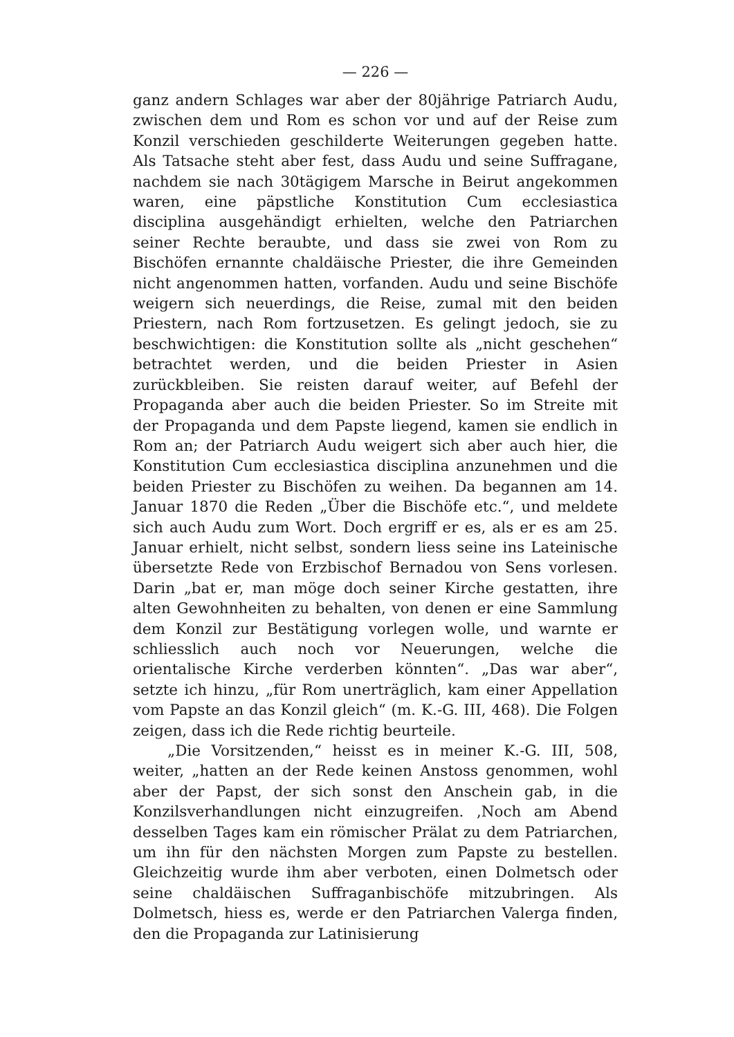— 226 —
ganz andern Schlages war aber der 80jährige Patriarch Audu, zwischen dem und Rom es schon vor und auf der Reise zum Konzil verschieden geschilderte Weiterungen gegeben hatte. Als Tatsache steht aber fest, dass Audu und seine Suffragane, nachdem sie nach 30tägigem Marsche in Beirut angekommen waren, eine päpstliche Konstitution Cum ecclesiastica disciplina ausgehändigt erhielten, welche den Patriarchen seiner Rechte beraubte, und dass sie zwei von Rom zu Bischöfen ernannte chaldäische Priester, die ihre Gemeinden nicht angenommen hatten, vorfanden. Audu und seine Bischöfe weigern sich neuerdings, die Reise, zumal mit den beiden Priestern, nach Rom fortzusetzen. Es gelingt jedoch, sie zu beschwichtigen: die Konstitution sollte als „nicht geschehen“ betrachtet werden, und die beiden Priester in Asien zurückbleiben. Sie reisten darauf weiter, auf Befehl der Propaganda aber auch die beiden Priester. So im Streite mit der Propaganda und dem Papste liegend, kamen sie endlich in Rom an; der Patriarch Audu weigert sich aber auch hier, die Konstitution Cum ecclesiastica disciplina anzunehmen und die beiden Priester zu Bischöfen zu weihen. Da begannen am 14. Januar 1870 die Reden „Über die Bischöfe etc.“, und meldete sich auch Audu zum Wort. Doch ergriff er es, als er es am 25. Januar erhielt, nicht selbst, sondern liess seine ins Lateinische übersetzte Rede von Erzbischof Bernadou von Sens vorlesen. Darin „bat er, man möge doch seiner Kirche gestatten, ihre alten Gewohnheiten zu behalten, von denen er eine Sammlung dem Konzil zur Bestätigung vorlegen wolle, und warnte er schliesslich auch noch vor Neuerungen, welche die orientalische Kirche verderben könnten“. „Das war aber“, setzte ich hinzu, „für Rom unerträglich, kam einer Appellation vom Papste an das Konzil gleich“ (m. K.-G. III, 468). Die Folgen zeigen, dass ich die Rede richtig beurteile.
„Die Vorsitzenden,“ heisst es in meiner K.-G. III, 508, weiter, „hatten an der Rede keinen Anstoss genommen, wohl aber der Papst, der sich sonst den Anschein gab, in die Konzilsverhandlungen nicht einzugreifen. ‚Noch am Abend desselben Tages kam ein römischer Prälat zu dem Patriarchen, um ihn für den nächsten Morgen zum Papste zu bestellen. Gleichzeitig wurde ihm aber verboten, einen Dolmetsch oder seine chaldäischen Suffraganbischöfe mitzubringen. Als Dolmetsch, hiess es, werde er den Patriarchen Valerga finden, den die Propaganda zur Latinisierung